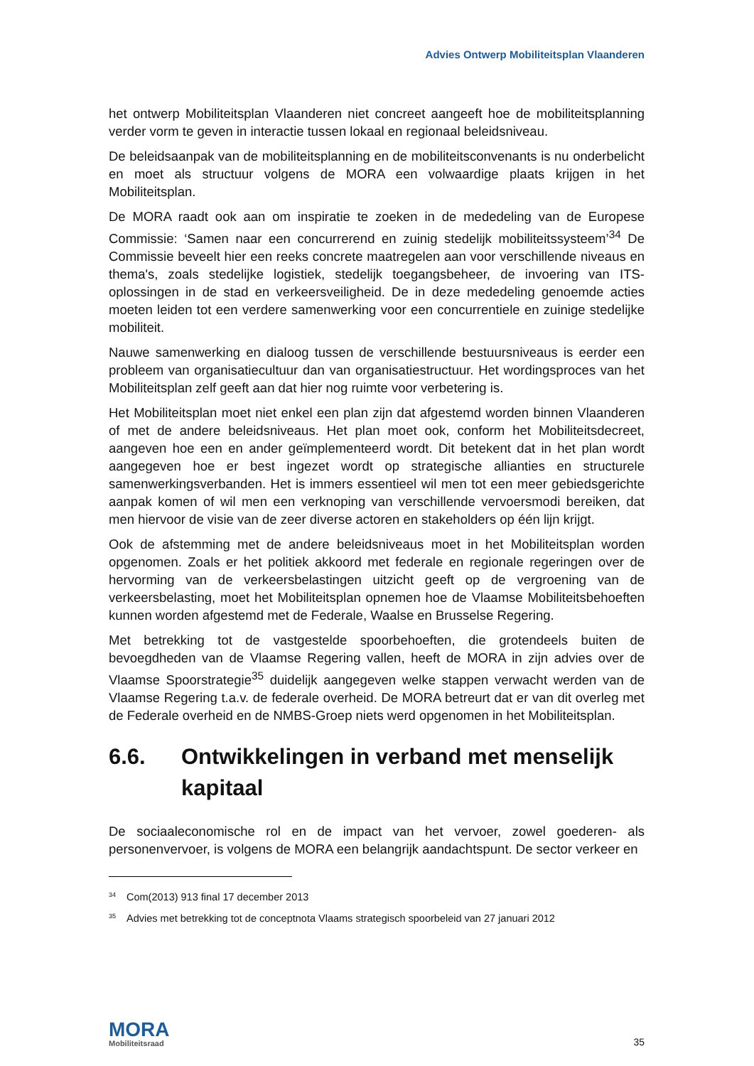Advies Ontwerp Mobiliteitsplan Vlaanderen
het ontwerp Mobiliteitsplan Vlaanderen niet concreet aangeeft hoe de mobiliteitsplanning verder vorm te geven in interactie tussen lokaal en regionaal beleidsniveau.
De beleidsaanpak van de mobiliteitsplanning en de mobiliteitsconvenants is nu onderbelicht en moet als structuur volgens de MORA een volwaardige plaats krijgen in het Mobiliteitsplan.
De MORA raadt ook aan om inspiratie te zoeken in de mededeling van de Europese Commissie: ‘Samen naar een concurrerend en zuinig stedelijk mobiliteitssysteem’<sup>34</sup> De Commissie beveelt hier een reeks concrete maatregelen aan voor verschillende niveaus en thema's, zoals stedelijke logistiek, stedelijk toegangsbeheer, de invoering van ITS-oplossingen in de stad en verkeersveiligheid. De in deze mededeling genoemde acties moeten leiden tot een verdere samenwerking voor een concurrentiele en zuinige stedelijke mobiliteit.
Nauwe samenwerking en dialoog tussen de verschillende bestuursniveaus is eerder een probleem van organisatiecultuur dan van organisatiestructuur. Het wordingsproces van het Mobiliteitsplan zelf geeft aan dat hier nog ruimte voor verbetering is.
Het Mobiliteitsplan moet niet enkel een plan zijn dat afgestemd worden binnen Vlaanderen of met de andere beleidsniveaus. Het plan moet ook, conform het Mobiliteitsdecreet, aangeven hoe een en ander geïmplementeerd wordt. Dit betekent dat in het plan wordt aangegeven hoe er best ingezet wordt op strategische allianties en structurele samenwerkingsverbanden. Het is immers essentieel wil men tot een meer gebiedsgerichte aanpak komen of wil men een verknoping van verschillende vervoersmodi bereiken, dat men hiervoor de visie van de zeer diverse actoren en stakeholders op één lijn krijgt.
Ook de afstemming met de andere beleidsniveaus moet in het Mobiliteitsplan worden opgenomen. Zoals er het politiek akkoord met federale en regionale regeringen over de hervorming van de verkeersbelastingen uitzicht geeft op de vergroening van de verkeersbelasting, moet het Mobiliteitsplan opnemen hoe de Vlaamse Mobiliteitsbehoeften kunnen worden afgestemd met de Federale, Waalse en Brusselse Regering.
Met betrekking tot de vastgestelde spoorbehoeften, die grotendeels buiten de bevoegdheden van de Vlaamse Regering vallen, heeft de MORA in zijn advies over de Vlaamse Spoorstrategie<sup>35</sup> duidelijk aangegeven welke stappen verwacht werden van de Vlaamse Regering t.a.v. de federale overheid. De MORA betreurt dat er van dit overleg met de Federale overheid en de NMBS-Groep niets werd opgenomen in het Mobiliteitsplan.
6.6. Ontwikkelingen in verband met menselijk kapitaal
De sociaaleconomische rol en de impact van het vervoer, zowel goederen- als personenvervoer, is volgens de MORA een belangrijk aandachtspunt. De sector verkeer en
<sup>34</sup> Com(2013) 913 final 17 december 2013
<sup>35</sup> Advies met betrekking tot de conceptnota Vlaams strategisch spoorbeleid van 27 januari 2012
MORA
Mobiliteitsraad
35